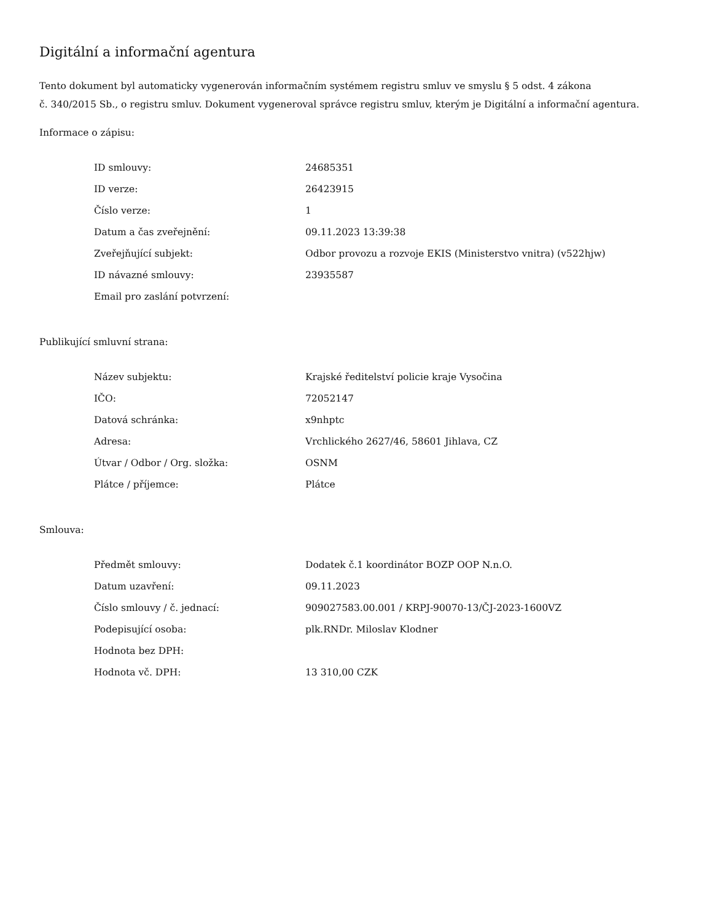Digitální a informační agentura
Tento dokument byl automaticky vygenerován informačním systémem registru smluv ve smyslu § 5 odst. 4 zákona
č. 340/2015 Sb., o registru smluv. Dokument vygeneroval správce registru smluv, kterým je Digitální a informační agentura.
Informace o zápisu:
| ID smlouvy: | 24685351 |
| ID verze: | 26423915 |
| Číslo verze: | 1 |
| Datum a čas zveřejnění: | 09.11.2023 13:39:38 |
| Zveřejňující subjekt: | Odbor provozu a rozvoje EKIS (Ministerstvo vnitra) (v522hjw) |
| ID návazné smlouvy: | 23935587 |
| Email pro zaslání potvrzení: | |
Publikující smluvní strana:
| Název subjektu: | Krajské ředitelství policie kraje Vysočina |
| IČO: | 72052147 |
| Datová schránka: | x9nhptc |
| Adresa: | Vrchlického 2627/46, 58601 Jihlava, CZ |
| Útvar / Odbor / Org. složka: | OSNM |
| Plátce / příjemce: | Plátce |
Smlouva:
| Předmět smlouvy: | Dodatek č.1 koordinátor BOZP OOP N.n.O. |
| Datum uzavření: | 09.11.2023 |
| Číslo smlouvy / č. jednací: | 909027583.00.001 / KRPJ-90070-13/ČJ-2023-1600VZ |
| Podepisující osoba: | plk.RNDr. Miloslav Klodner |
| Hodnota bez DPH: | |
| Hodnota vč. DPH: | 13 310,00 CZK |